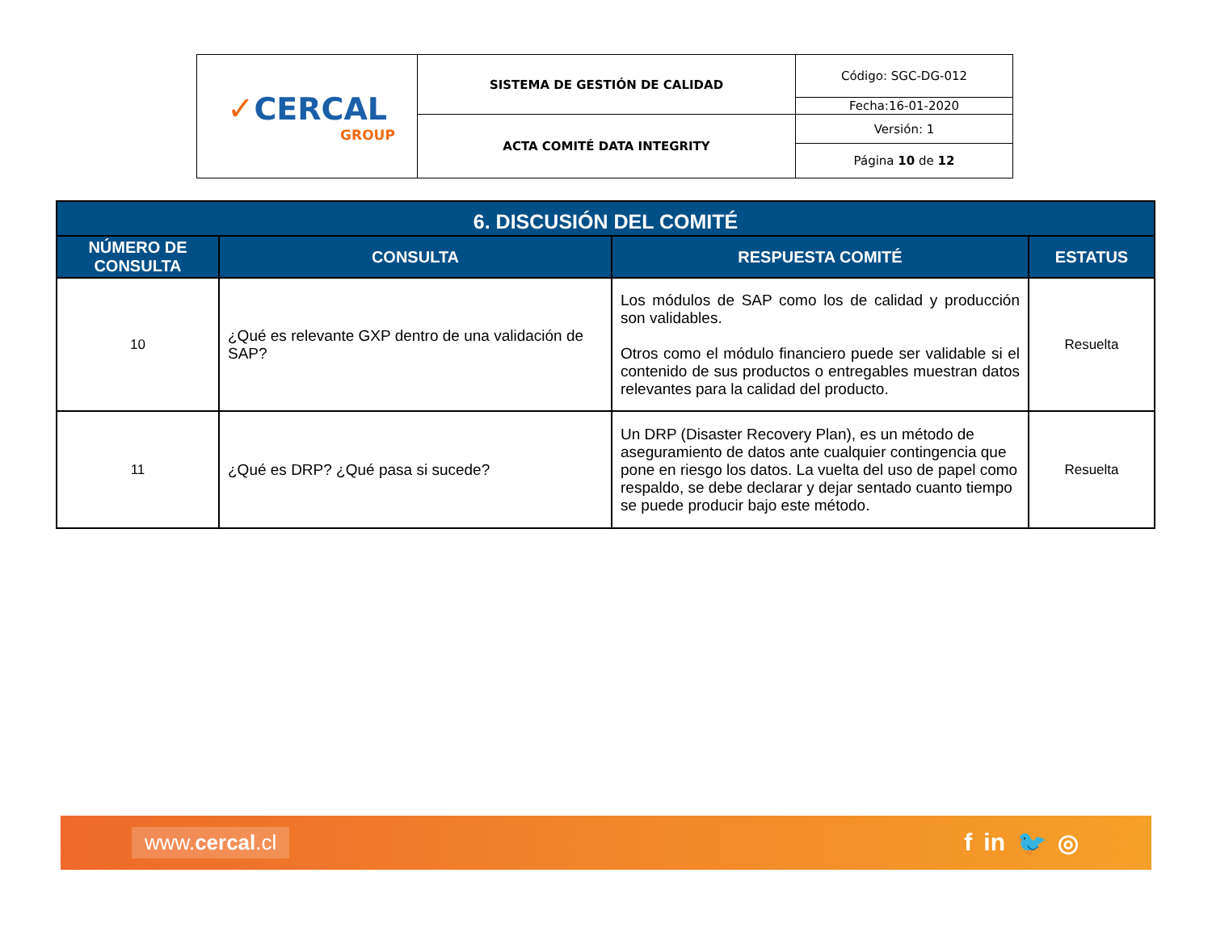| ✓ CERCAL GROUP | SISTEMA DE GESTIÓN DE CALIDAD | Código: SGC-DG-012 |
| | | Fecha:16-01-2020 |
| | ACTA COMITÉ DATA INTEGRITY | Versión: 1 |
| | | Página 10 de 12 |
| 6. DISCUSIÓN DEL COMITÉ | | | |
| --- | --- | --- | --- |
| NÚMERO DE CONSULTA | CONSULTA | RESPUESTA COMITÉ | ESTATUS |
| 10 | ¿Qué es relevante GXP dentro de una validación de SAP? | Los módulos de SAP como los de calidad y producción son validables. Otros como el módulo financiero puede ser validable si el contenido de sus productos o entregables muestran datos relevantes para la calidad del producto. | Resuelta |
| 11 | ¿Qué es DRP? ¿Qué pasa si sucede? | Un DRP (Disaster Recovery Plan), es un método de aseguramiento de datos ante cualquier contingencia que pone en riesgo los datos. La vuelta del uso de papel como respaldo, se debe declarar y dejar sentado cuanto tiempo se puede producir bajo este método. | Resuelta |
www.cercal.cl
f in 🐦 ◎